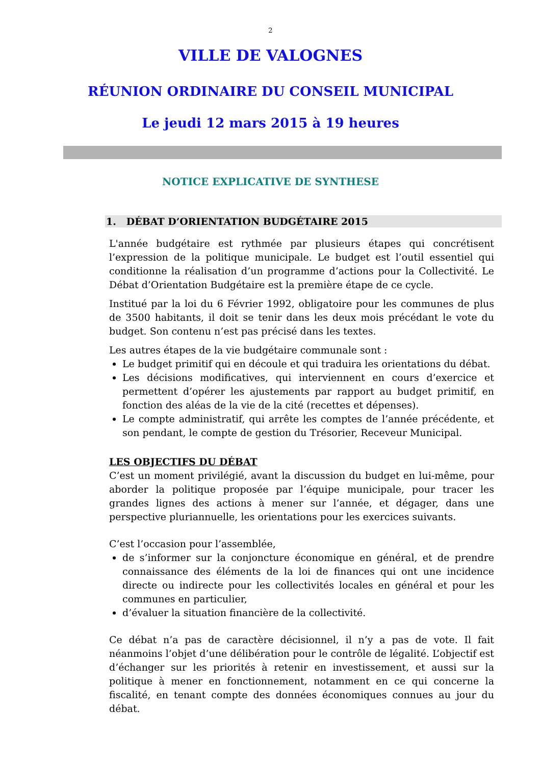2
VILLE DE VALOGNES
RÉUNION ORDINAIRE DU CONSEIL MUNICIPAL
Le jeudi 12 mars 2015 à 19 heures
NOTICE EXPLICATIVE DE SYNTHESE
1. DÉBAT D’ORIENTATION BUDGÉTAIRE 2015
L'année budgétaire est rythmée par plusieurs étapes qui concrétisent l’expression de la politique municipale. Le budget est l’outil essentiel qui conditionne la réalisation d’un programme d’actions pour la Collectivité. Le Débat d’Orientation Budgétaire est la première étape de ce cycle.
Institué par la loi du 6 Février 1992, obligatoire pour les communes de plus de 3500 habitants, il doit se tenir dans les deux mois précédant le vote du budget. Son contenu n’est pas précisé dans les textes.
Les autres étapes de la vie budgétaire communale sont :
Le budget primitif qui en découle et qui traduira les orientations du débat.
Les décisions modificatives, qui interviennent en cours d’exercice et permettent d’opérer les ajustements par rapport au budget primitif, en fonction des aléas de la vie de la cité (recettes et dépenses).
Le compte administratif, qui arrête les comptes de l’année précédente, et son pendant, le compte de gestion du Trésorier, Receveur Municipal.
LES OBJECTIFS DU DÉBAT
C’est un moment privilégié, avant la discussion du budget en lui-même, pour aborder la politique proposée par l’équipe municipale, pour tracer les grandes lignes des actions à mener sur l’année, et dégager, dans une perspective pluriannuelle, les orientations pour les exercices suivants.
C’est l’occasion pour l’assemblée,
de s’informer sur la conjoncture économique en général, et de prendre connaissance des éléments de la loi de finances qui ont une incidence directe ou indirecte pour les collectivités locales en général et pour les communes en particulier,
d’évaluer la situation financière de la collectivité.
Ce débat n’a pas de caractère décisionnel, il n’y a pas de vote. Il fait néanmoins l’objet d’une délibération pour le contrôle de légalité. L’objectif est d’échanger sur les priorités à retenir en investissement, et aussi sur la politique à mener en fonctionnement, notamment en ce qui concerne la fiscalité, en tenant compte des données économiques connues au jour du débat.